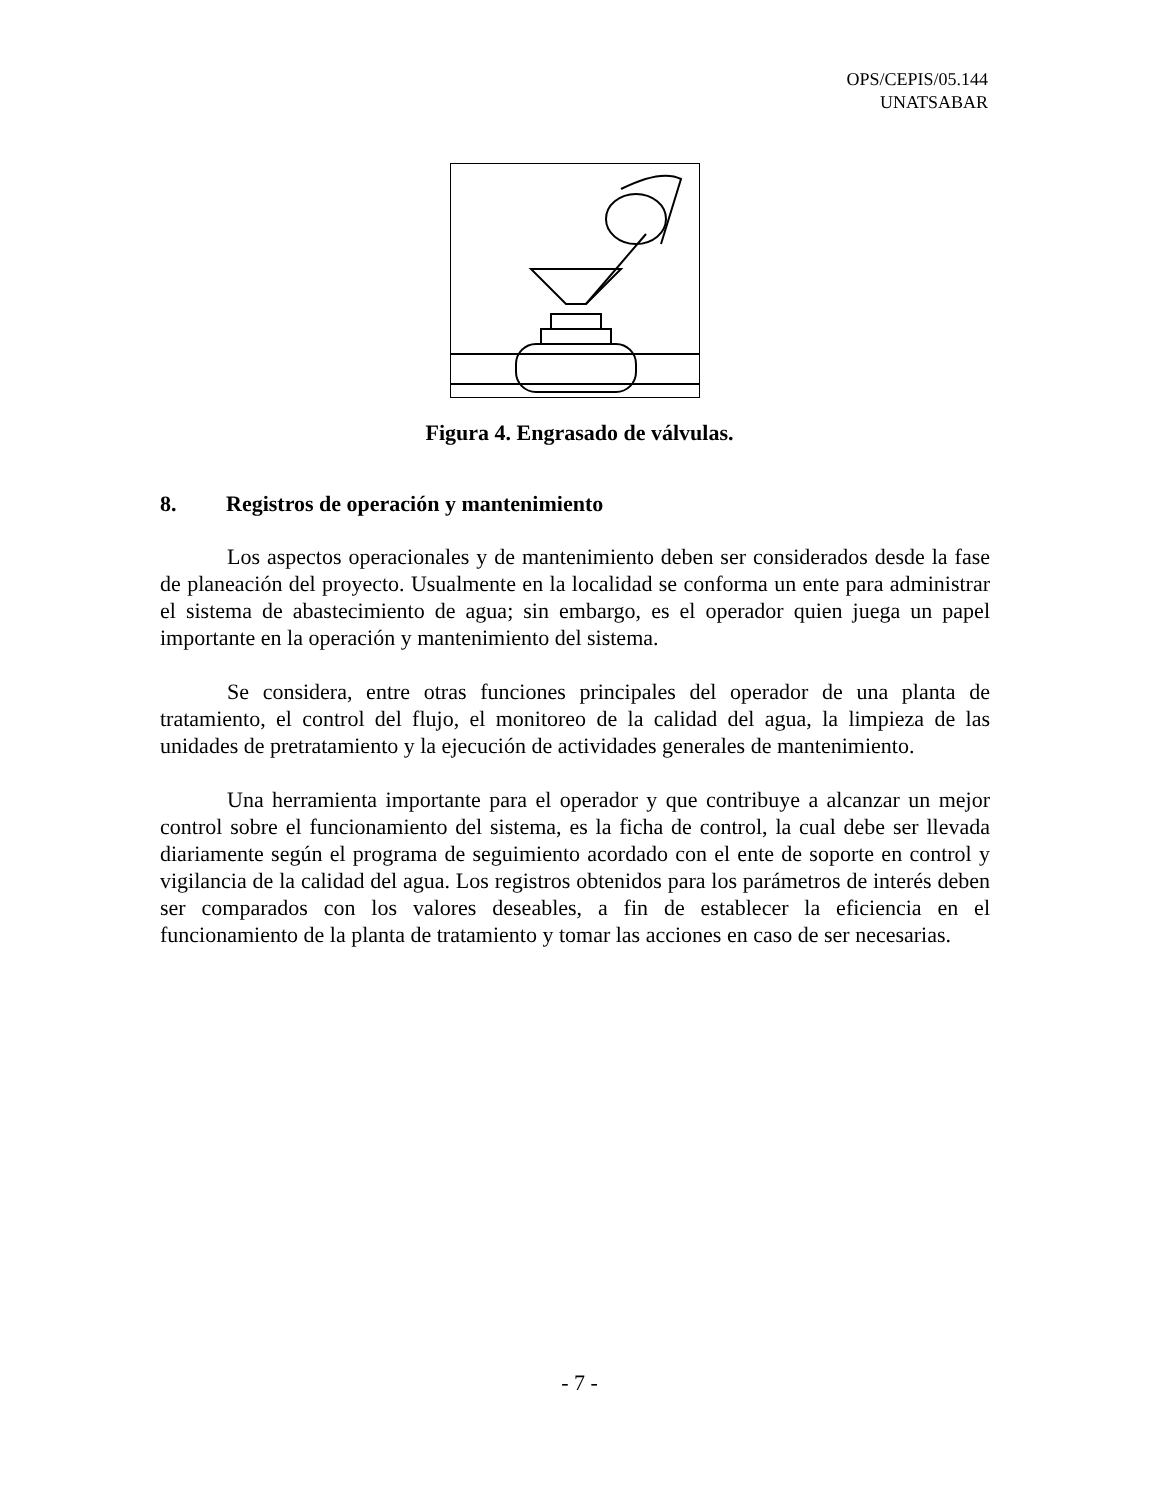OPS/CEPIS/05.144
UNATSABAR
Figura 4. Engrasado de válvulas.
8. Registros de operación y mantenimiento
Los aspectos operacionales y de mantenimiento deben ser considerados desde la fase de planeación del proyecto. Usualmente en la localidad se conforma un ente para administrar el sistema de abastecimiento de agua; sin embargo, es el operador quien juega un papel importante en la operación y mantenimiento del sistema.
Se considera, entre otras funciones principales del operador de una planta de tratamiento, el control del flujo, el monitoreo de la calidad del agua, la limpieza de las unidades de pretratamiento y la ejecución de actividades generales de mantenimiento.
Una herramienta importante para el operador y que contribuye a alcanzar un mejor control sobre el funcionamiento del sistema, es la ficha de control, la cual debe ser llevada diariamente según el programa de seguimiento acordado con el ente de soporte en control y vigilancia de la calidad del agua. Los registros obtenidos para los parámetros de interés deben ser comparados con los valores deseables, a fin de establecer la eficiencia en el funcionamiento de la planta de tratamiento y tomar las acciones en caso de ser necesarias.
- 7 -